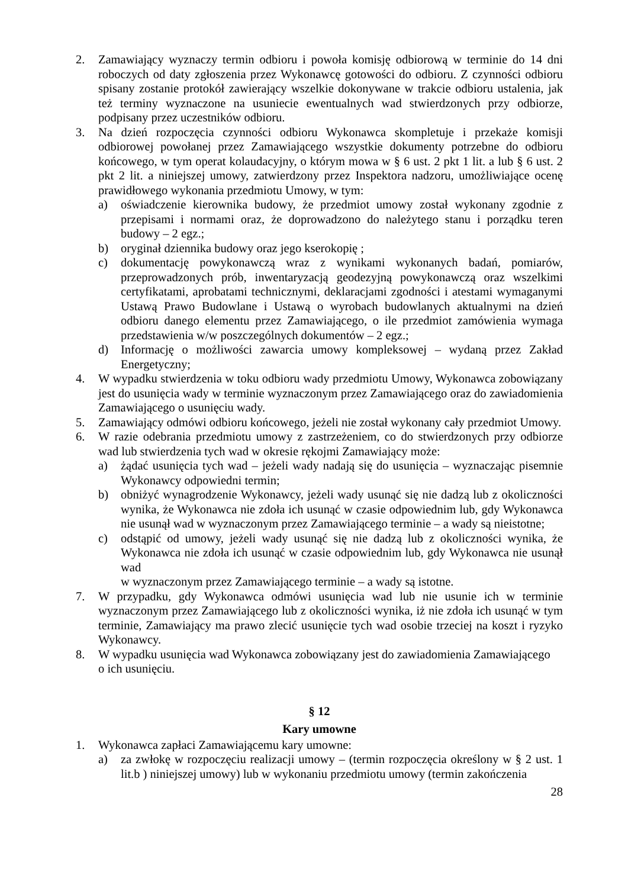2. Zamawiający wyznaczy termin odbioru i powoła komisję odbiorową w terminie do 14 dni roboczych od daty zgłoszenia przez Wykonawcę gotowości do odbioru. Z czynności odbioru spisany zostanie protokół zawierający wszelkie dokonywane w trakcie odbioru ustalenia, jak też terminy wyznaczone na usuniecie ewentualnych wad stwierdzonych przy odbiorze, podpisany przez uczestników odbioru.
3. Na dzień rozpoczęcia czynności odbioru Wykonawca skompletuje i przekaże komisji odbiorowej powołanej przez Zamawiającego wszystkie dokumenty potrzebne do odbioru końcowego, w tym operat kolaudacyjny, o którym mowa w § 6 ust. 2 pkt 1 lit. a lub § 6 ust. 2 pkt 2 lit. a niniejszej umowy, zatwierdzony przez Inspektora nadzoru, umożliwiające ocenę prawidłowego wykonania przedmiotu Umowy, w tym:
a) oświadczenie kierownika budowy, że przedmiot umowy został wykonany zgodnie z przepisami i normami oraz, że doprowadzono do należytego stanu i porządku teren budowy – 2 egz.;
b) oryginał dziennika budowy oraz jego kserokopię ;
c) dokumentację powykonawczą wraz z wynikami wykonanych badań, pomiarów, przeprowadzonych prób, inwentaryzacją geodezyjną powykonawczą oraz wszelkimi certyfikatami, aprobatami technicznymi, deklaracjami zgodności i atestami wymaganymi Ustawą Prawo Budowlane i Ustawą o wyrobach budowlanych aktualnymi na dzień odbioru danego elementu przez Zamawiającego, o ile przedmiot zamówienia wymaga przedstawienia w/w poszczególnych dokumentów – 2 egz.;
d) Informację o możliwości zawarcia umowy kompleksowej – wydaną przez Zakład Energetyczny;
4. W wypadku stwierdzenia w toku odbioru wady przedmiotu Umowy, Wykonawca zobowiązany jest do usunięcia wady w terminie wyznaczonym przez Zamawiającego oraz do zawiadomienia Zamawiającego o usunięciu wady.
5. Zamawiający odmówi odbioru końcowego, jeżeli nie został wykonany cały przedmiot Umowy.
6. W razie odebrania przedmiotu umowy z zastrzeżeniem, co do stwierdzonych przy odbiorze wad lub stwierdzenia tych wad w okresie rękojmi Zamawiający może:
a) żądać usunięcia tych wad – jeżeli wady nadają się do usunięcia – wyznaczając pisemnie Wykonawcy odpowiedni termin;
b) obniżyć wynagrodzenie Wykonawcy, jeżeli wady usunąć się nie dadzą lub z okoliczności wynika, że Wykonawca nie zdoła ich usunąć w czasie odpowiednim lub, gdy Wykonawca nie usunął wad w wyznaczonym przez Zamawiającego terminie – a wady są nieistotne;
c) odstąpić od umowy, jeżeli wady usunąć się nie dadzą lub z okoliczności wynika, że Wykonawca nie zdoła ich usunąć w czasie odpowiednim lub, gdy Wykonawca nie usunął wad
w wyznaczonym przez Zamawiającego terminie – a wady są istotne.
7. W przypadku, gdy Wykonawca odmówi usunięcia wad lub nie usunie ich w terminie wyznaczonym przez Zamawiającego lub z okoliczności wynika, iż nie zdoła ich usunąć w tym terminie, Zamawiający ma prawo zlecić usunięcie tych wad osobie trzeciej na koszt i ryzyko Wykonawcy.
8. W wypadku usunięcia wad Wykonawca zobowiązany jest do zawiadomienia Zamawiającego
o ich usunięciu.
§ 12
Kary umowne
1. Wykonawca zapłaci Zamawiającemu kary umowne:
a) za zwłokę w rozpoczęciu realizacji umowy – (termin rozpoczęcia określony w § 2 ust. 1 lit.b ) niniejszej umowy) lub w wykonaniu przedmiotu umowy (termin zakończenia
28